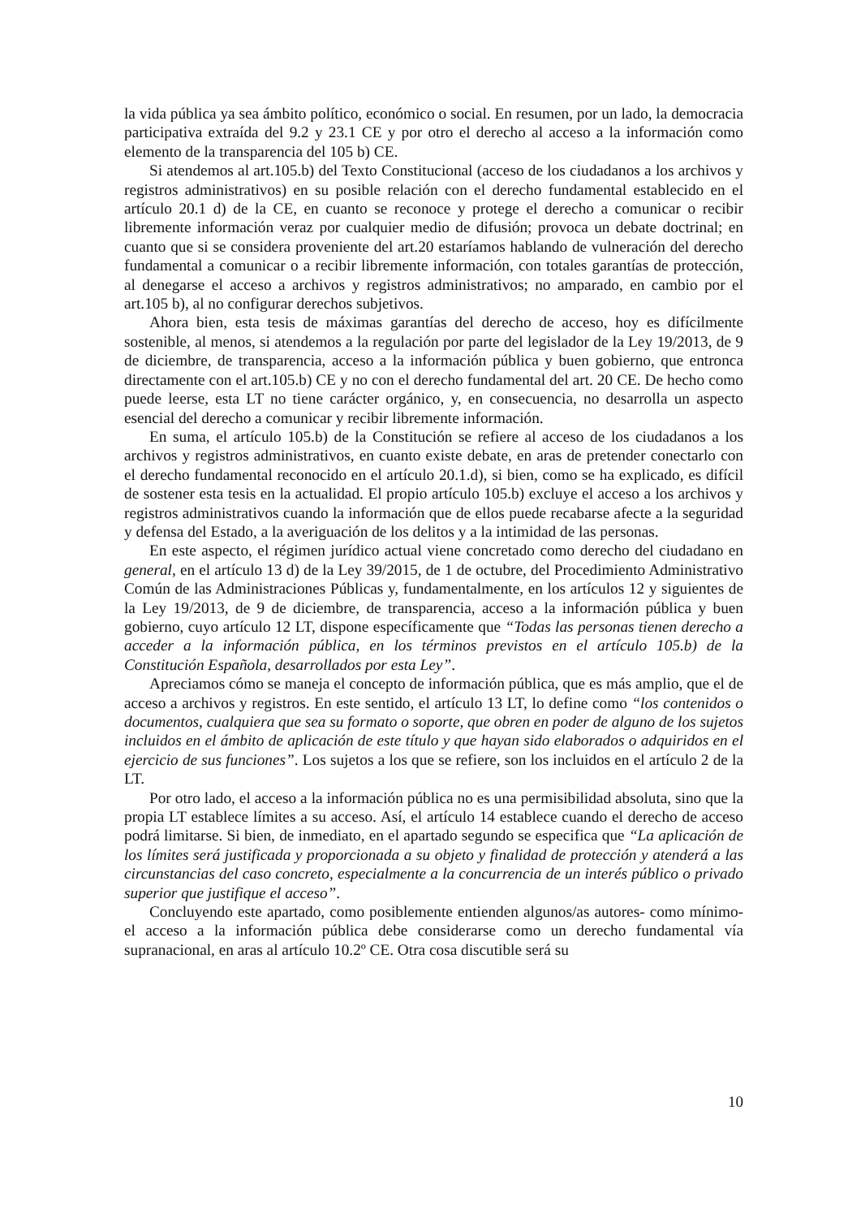la vida pública ya sea ámbito político, económico o social. En resumen, por un lado, la democracia participativa extraída del 9.2 y 23.1 CE y por otro el derecho al acceso a la información como elemento de la transparencia del 105 b) CE.
Si atendemos al art.105.b) del Texto Constitucional (acceso de los ciudadanos a los archivos y registros administrativos) en su posible relación con el derecho fundamental establecido en el artículo 20.1 d) de la CE, en cuanto se reconoce y protege el derecho a comunicar o recibir libremente información veraz por cualquier medio de difusión; provoca un debate doctrinal; en cuanto que si se considera proveniente del art.20 estaríamos hablando de vulneración del derecho fundamental a comunicar o a recibir libremente información, con totales garantías de protección, al denegarse el acceso a archivos y registros administrativos; no amparado, en cambio por el art.105 b), al no configurar derechos subjetivos.
Ahora bien, esta tesis de máximas garantías del derecho de acceso, hoy es difícilmente sostenible, al menos, si atendemos a la regulación por parte del legislador de la Ley 19/2013, de 9 de diciembre, de transparencia, acceso a la información pública y buen gobierno, que entronca directamente con el art.105.b) CE y no con el derecho fundamental del art. 20 CE. De hecho como puede leerse, esta LT no tiene carácter orgánico, y, en consecuencia, no desarrolla un aspecto esencial del derecho a comunicar y recibir libremente información.
En suma, el artículo 105.b) de la Constitución se refiere al acceso de los ciudadanos a los archivos y registros administrativos, en cuanto existe debate, en aras de pretender conectarlo con el derecho fundamental reconocido en el artículo 20.1.d), si bien, como se ha explicado, es difícil de sostener esta tesis en la actualidad. El propio artículo 105.b) excluye el acceso a los archivos y registros administrativos cuando la información que de ellos puede recabarse afecte a la seguridad y defensa del Estado, a la averiguación de los delitos y a la intimidad de las personas.
En este aspecto, el régimen jurídico actual viene concretado como derecho del ciudadano en general, en el artículo 13 d) de la Ley 39/2015, de 1 de octubre, del Procedimiento Administrativo Común de las Administraciones Públicas y, fundamentalmente, en los artículos 12 y siguientes de la Ley 19/2013, de 9 de diciembre, de transparencia, acceso a la información pública y buen gobierno, cuyo artículo 12 LT, dispone específicamente que “Todas las personas tienen derecho a acceder a la información pública, en los términos previstos en el artículo 105.b) de la Constitución Española, desarrollados por esta Ley”.
Apreciamos cómo se maneja el concepto de información pública, que es más amplio, que el de acceso a archivos y registros. En este sentido, el artículo 13 LT, lo define como “los contenidos o documentos, cualquiera que sea su formato o soporte, que obren en poder de alguno de los sujetos incluidos en el ámbito de aplicación de este título y que hayan sido elaborados o adquiridos en el ejercicio de sus funciones”. Los sujetos a los que se refiere, son los incluidos en el artículo 2 de la LT.
Por otro lado, el acceso a la información pública no es una permisibilidad absoluta, sino que la propia LT establece límites a su acceso. Así, el artículo 14 establece cuando el derecho de acceso podrá limitarse. Si bien, de inmediato, en el apartado segundo se especifica que “La aplicación de los límites será justificada y proporcionada a su objeto y finalidad de protección y atenderá a las circunstancias del caso concreto, especialmente a la concurrencia de un interés público o privado superior que justifique el acceso”.
Concluyendo este apartado, como posiblemente entienden algunos/as autores- como mínimo- el acceso a la información pública debe considerarse como un derecho fundamental vía supranacional, en aras al artículo 10.2º CE. Otra cosa discutible será su
10